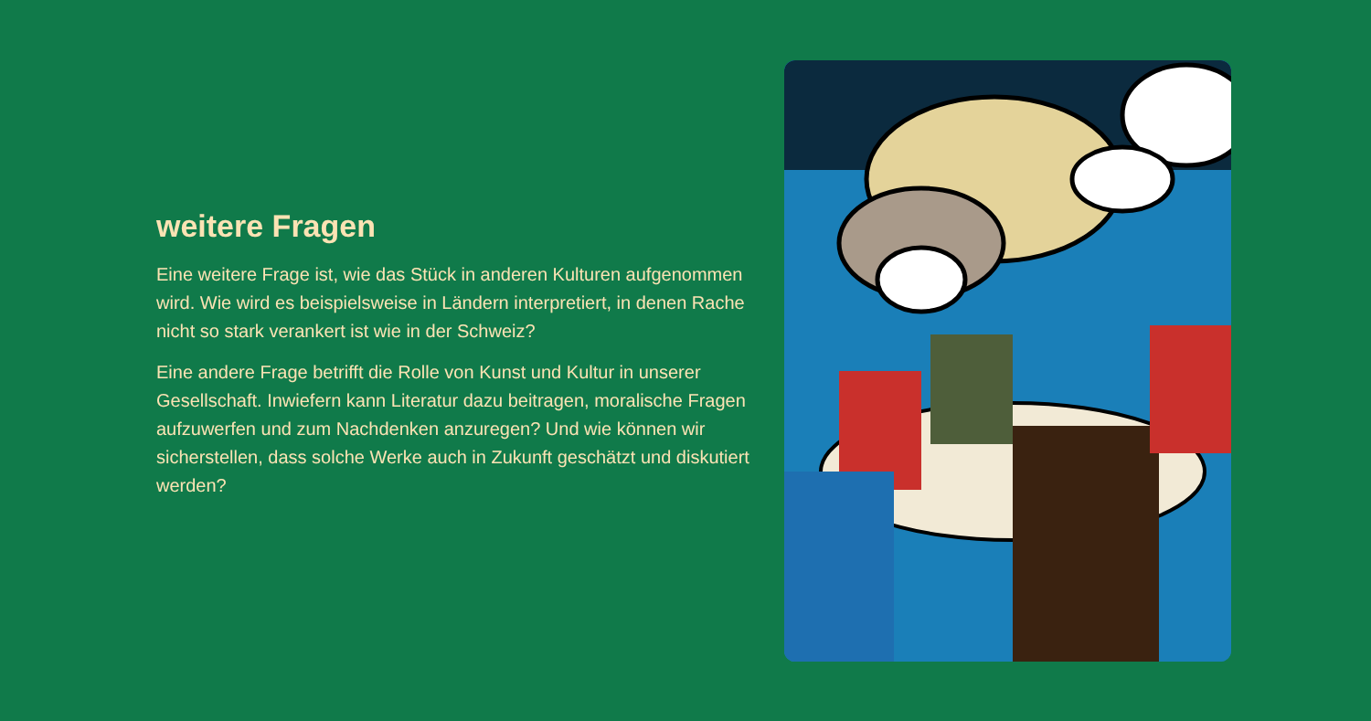weitere Fragen
Eine weitere Frage ist, wie das Stück in anderen Kulturen aufgenommen wird. Wie wird es beispielsweise in Ländern interpretiert, in denen Rache nicht so stark verankert ist wie in der Schweiz?
Eine andere Frage betrifft die Rolle von Kunst und Kultur in unserer Gesellschaft. Inwiefern kann Literatur dazu beitragen, moralische Fragen aufzuwerfen und zum Nachdenken anzuregen? Und wie können wir sicherstellen, dass solche Werke auch in Zukunft geschätzt und diskutiert werden?